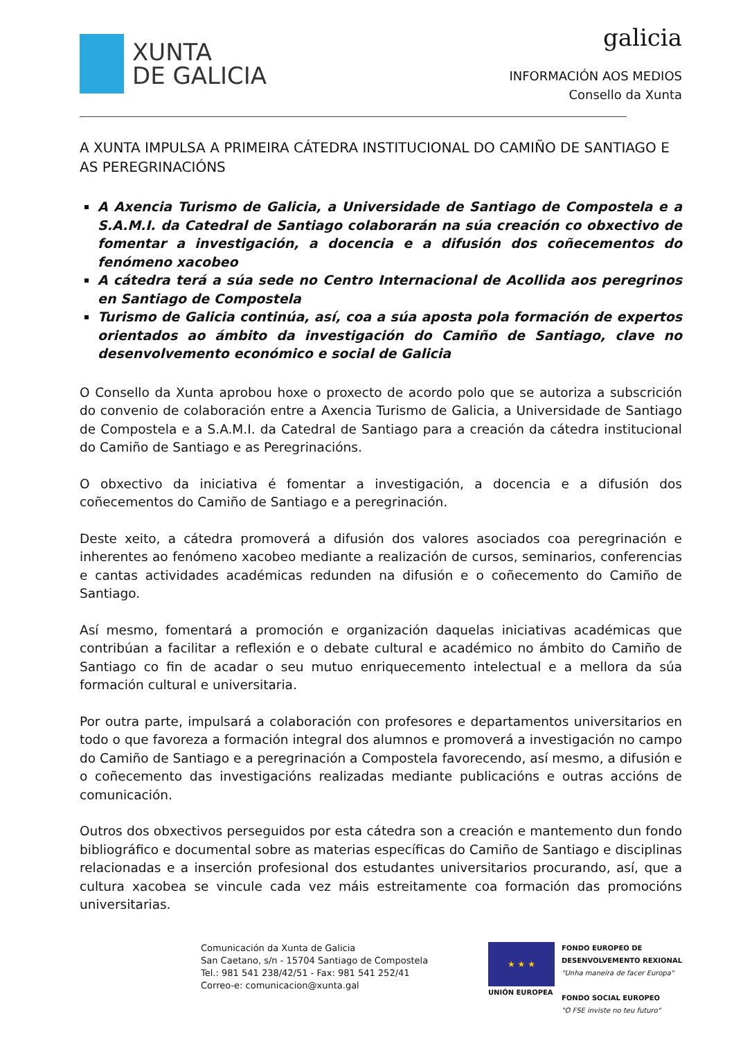XUNTA
DE GALICIA
galicia
INFORMACIÓN AOS MEDIOS
Consello da Xunta
A XUNTA IMPULSA A PRIMEIRA CÁTEDRA INSTITUCIONAL DO CAMIÑO DE SANTIAGO E AS PEREGRINACIÓNS
A Axencia Turismo de Galicia, a Universidade de Santiago de Compostela e a S.A.M.I. da Catedral de Santiago colaborarán na súa creación co obxectivo de fomentar a investigación, a docencia e a difusión dos coñecementos do fenómeno xacobeo
A cátedra terá a súa sede no Centro Internacional de Acollida aos peregrinos en Santiago de Compostela
Turismo de Galicia continúa, así, coa a súa aposta pola formación de expertos orientados ao ámbito da investigación do Camiño de Santiago, clave no desenvolvemento económico e social de Galicia
O Consello da Xunta aprobou hoxe o proxecto de acordo polo que se autoriza a subscrición do convenio de colaboración entre a Axencia Turismo de Galicia, a Universidade de Santiago de Compostela e a S.A.M.I. da Catedral de Santiago para a creación da cátedra institucional do Camiño de Santiago e as Peregrinacións.
O obxectivo da iniciativa é fomentar a investigación, a docencia e a difusión dos coñecementos do Camiño de Santiago e a peregrinación.
Deste xeito, a cátedra promoverá a difusión dos valores asociados coa peregrinación e inherentes ao fenómeno xacobeo mediante a realización de cursos, seminarios, conferencias e cantas actividades académicas redunden na difusión e o coñecemento do Camiño de Santiago.
Así mesmo, fomentará a promoción e organización daquelas iniciativas académicas que contribúan a facilitar a reflexión e o debate cultural e académico no ámbito do Camiño de Santiago co fin de acadar o seu mutuo enriquecemento intelectual e a mellora da súa formación cultural e universitaria.
Por outra parte, impulsará a colaboración con profesores e departamentos universitarios en todo o que favoreza a formación integral dos alumnos e promoverá a investigación no campo do Camiño de Santiago e a peregrinación a Compostela favorecendo, así mesmo, a difusión e o coñecemento das investigacións realizadas mediante publicacións e outras accións de comunicación.
Outros dos obxectivos perseguidos por esta cátedra son a creación e mantemento dun fondo bibliográfico e documental sobre as materias específicas do Camiño de Santiago e disciplinas relacionadas e a inserción profesional dos estudantes universitarios procurando, así, que a cultura xacobea se vincule cada vez máis estreitamente coa formación das promocións universitarias.
Comunicación da Xunta de Galicia
San Caetano, s/n - 15704 Santiago de Compostela
Tel.: 981 541 238/42/51 - Fax: 981 541 252/41
Correo-e: comunicacion@xunta.gal
★ ★ ★
UNIÓN EUROPEA
FONDO EUROPEO DE
DESENVOLVEMENTO REXIONAL
"Unha maneira de facer Europa"
FONDO SOCIAL EUROPEO
"O FSE inviste no teu futuro"